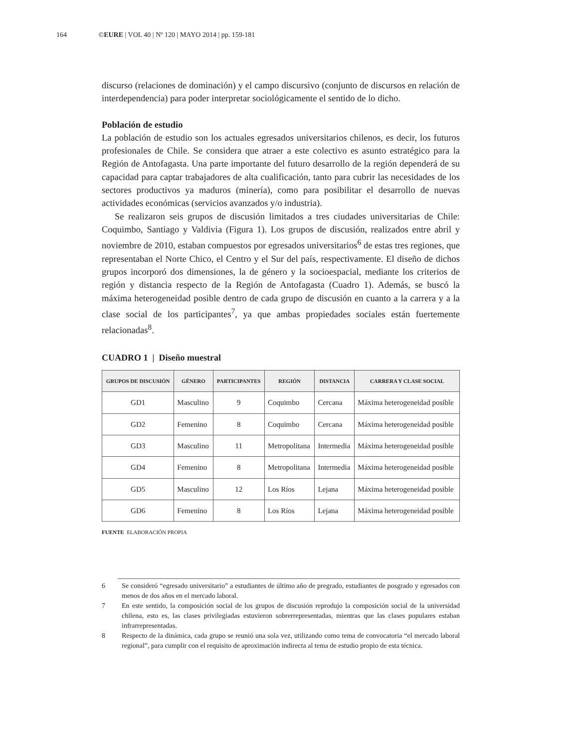164 ©EURE | VOL 40 | Nº 120 | MAYO 2014 | pp. 159-181
discurso (relaciones de dominación) y el campo discursivo (conjunto de discursos en relación de interdependencia) para poder interpretar sociológicamente el sentido de lo dicho.
Población de estudio
La población de estudio son los actuales egresados universitarios chilenos, es decir, los futuros profesionales de Chile. Se considera que atraer a este colectivo es asunto estratégico para la Región de Antofagasta. Una parte importante del futuro desarrollo de la región dependerá de su capacidad para captar trabajadores de alta cualificación, tanto para cubrir las necesidades de los sectores productivos ya maduros (minería), como para posibilitar el desarrollo de nuevas actividades económicas (servicios avanzados y/o industria).
Se realizaron seis grupos de discusión limitados a tres ciudades universitarias de Chile: Coquimbo, Santiago y Valdivia (Figura 1). Los grupos de discusión, realizados entre abril y noviembre de 2010, estaban compuestos por egresados universitarios<sup>6</sup> de estas tres regiones, que representaban el Norte Chico, el Centro y el Sur del país, respectivamente. El diseño de dichos grupos incorporó dos dimensiones, la de género y la socioespacial, mediante los criterios de región y distancia respecto de la Región de Antofagasta (Cuadro 1). Además, se buscó la máxima heterogeneidad posible dentro de cada grupo de discusión en cuanto a la carrera y a la clase social de los participantes<sup>7</sup>, ya que ambas propiedades sociales están fuertemente relacionadas<sup>8</sup>.
CUADRO 1 | Diseño muestral
| GRUPOS DE DISCUSIÓN | GÉNERO | PARTICIPANTES | REGIÓN | DISTANCIA | CARRERA Y CLASE SOCIAL |
| --- | --- | --- | --- | --- | --- |
| GD1 | Masculino | 9 | Coquimbo | Cercana | Máxima heterogeneidad posible |
| GD2 | Femenino | 8 | Coquimbo | Cercana | Máxima heterogeneidad posible |
| GD3 | Masculino | 11 | Metropolitana | Intermedia | Máxima heterogeneidad posible |
| GD4 | Femenino | 8 | Metropolitana | Intermedia | Máxima heterogeneidad posible |
| GD5 | Masculino | 12 | Los Ríos | Lejana | Máxima heterogeneidad posible |
| GD6 | Femenino | 8 | Los Ríos | Lejana | Máxima heterogeneidad posible |
FUENTE ELABORACIÓN PROPIA
6 Se consideró “egresado universitario” a estudiantes de último año de pregrado, estudiantes de posgrado y egresados con menos de dos años en el mercado laboral.
7 En este sentido, la composición social de los grupos de discusión reprodujo la composición social de la universidad chilena, esto es, las clases privilegiadas estuvieron sobrerrepresentadas, mientras que las clases populares estaban infrarrepresentadas.
8 Respecto de la dinámica, cada grupo se reunió una sola vez, utilizando como tema de convocatoria “el mercado laboral regional”, para cumplir con el requisito de aproximación indirecta al tema de estudio propio de esta técnica.